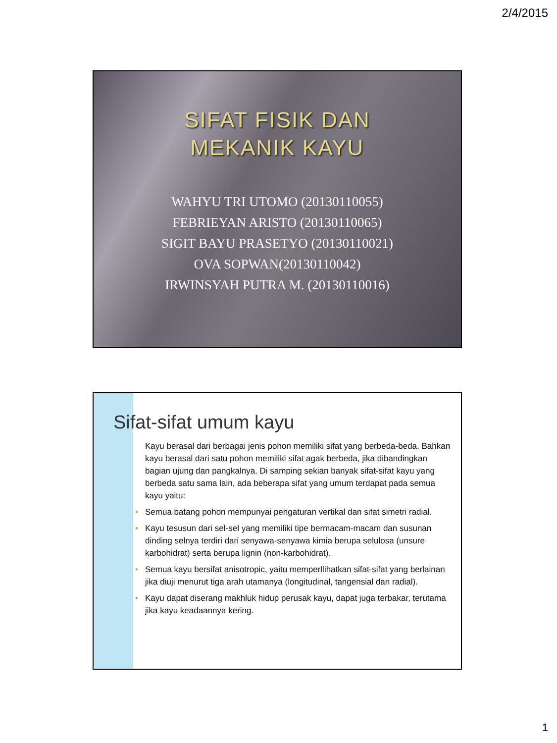2/4/2015
SIFAT FISIK DAN
MEKANIK KAYU
WAHYU TRI UTOMO (20130110055)
FEBRIEYAN ARISTO (20130110065)
SIGIT BAYU PRASETYO (20130110021)
OVA SOPWAN(20130110042)
IRWINSYAH PUTRA M. (20130110016)
Sifat-sifat umum kayu
Kayu berasal dari berbagai jenis pohon memiliki sifat yang berbeda-beda. Bahkan kayu berasal dari satu pohon memiliki sifat agak berbeda, jika dibandingkan bagian ujung dan pangkalnya. Di samping sekian banyak sifat-sifat kayu yang berbeda satu sama lain, ada beberapa sifat yang umum terdapat pada semua kayu yaitu:
• Semua batang pohon mempunyai pengaturan vertikal dan sifat simetri radial.
• Kayu tesusun dari sel-sel yang memiliki tipe bermacam-macam dan susunan dinding selnya terdiri dari senyawa-senyawa kimia berupa selulosa (unsure karbohidrat) serta berupa lignin (non-karbohidrat).
• Semua kayu bersifat anisotropic, yaitu memperllihatkan sifat-sifat yang berlainan jika diuji menurut tiga arah utamanya (longitudinal, tangensial dan radial).
• Kayu dapat diserang makhluk hidup perusak kayu, dapat juga terbakar, terutama jika kayu keadaannya kering.
1